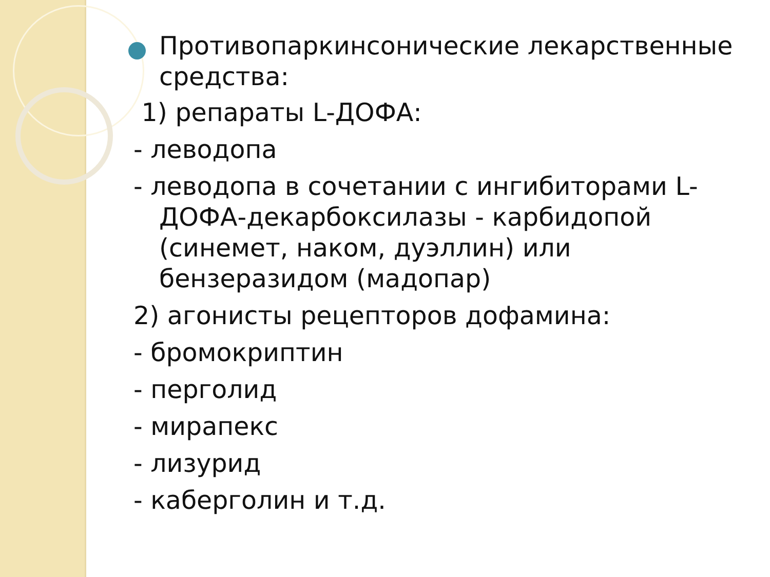Противопаркинсонические лекарственные средства:
1) репараты L-ДОФА:
- леводопа
- леводопа в сочетании с ингибиторами L-ДОФА-декарбоксилазы - карбидопой (синемет, наком, дуэллин) или бензеразидом (мадопар)
2) агонисты рецепторов дофамина:
- бромокриптин
- перголид
- мирапекс
- лизурид
- каберголин и т.д.